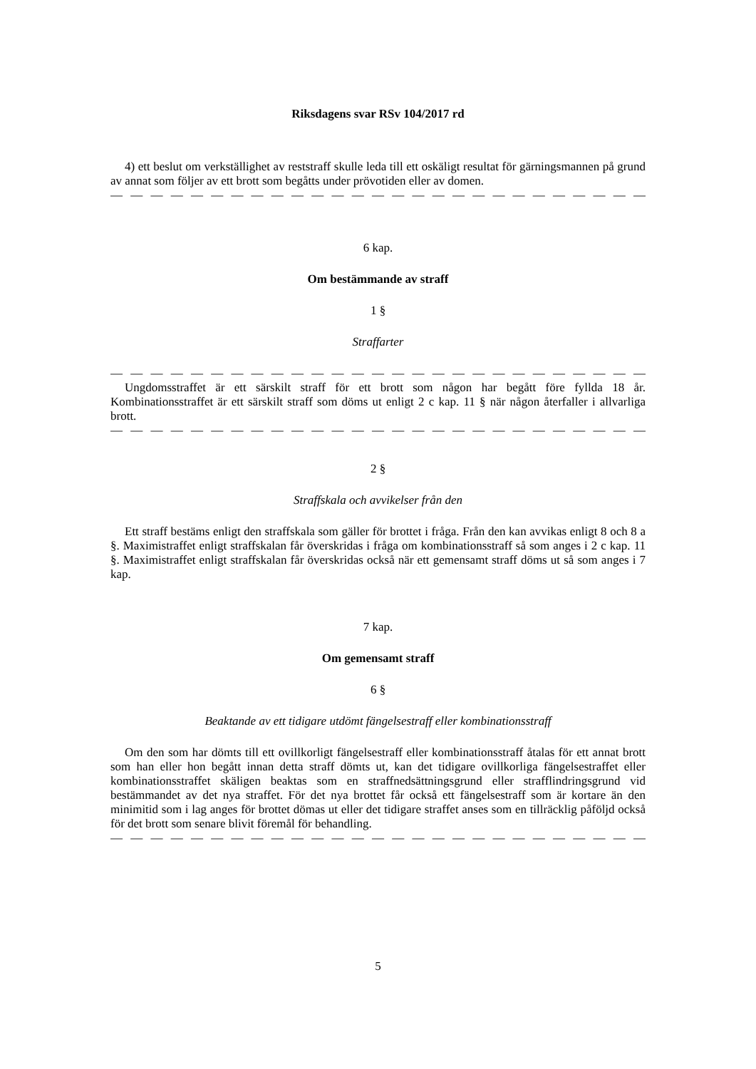Riksdagens svar RSv 104/2017 rd
4) ett beslut om verkställighet av reststraff skulle leda till ett oskäligt resultat för gärningsmannen på grund av annat som följer av ett brott som begåtts under prövotiden eller av domen.
— — — — — — — — — — — — — — — — — — — — — — — — — — —
6 kap.
Om bestämmande av straff
1 §
Straffarter
— — — — — — — — — — — — — — — — — — — — — — — — — — —
Ungdomsstraffet är ett särskilt straff för ett brott som någon har begått före fyllda 18 år. Kombinationsstraffet är ett särskilt straff som döms ut enligt 2 c kap. 11 § när någon återfaller i allvarliga brott.
— — — — — — — — — — — — — — — — — — — — — — — — — — —
2 §
Straffskala och avvikelser från den
Ett straff bestäms enligt den straffskala som gäller för brottet i fråga. Från den kan avvikas enligt 8 och 8 a §. Maximistraffet enligt straffskalan får överskridas i fråga om kombinationsstraff så som anges i 2 c kap. 11 §. Maximistraffet enligt straffskalan får överskridas också när ett gemensamt straff döms ut så som anges i 7 kap.
7 kap.
Om gemensamt straff
6 §
Beaktande av ett tidigare utdömt fängelsestraff eller kombinationsstraff
Om den som har dömts till ett ovillkorligt fängelsestraff eller kombinationsstraff åtalas för ett annat brott som han eller hon begått innan detta straff dömts ut, kan det tidigare ovillkorliga fängelsestraffet eller kombinationsstraffet skäligen beaktas som en straffnedsättningsgrund eller strafflindringsgrund vid bestämmandet av det nya straffet. För det nya brottet får också ett fängelsestraff som är kortare än den minimitid som i lag anges för brottet dömas ut eller det tidigare straffet anses som en tillräcklig påföljd också för det brott som senare blivit föremål för behandling.
— — — — — — — — — — — — — — — — — — — — — — — — — — —
5